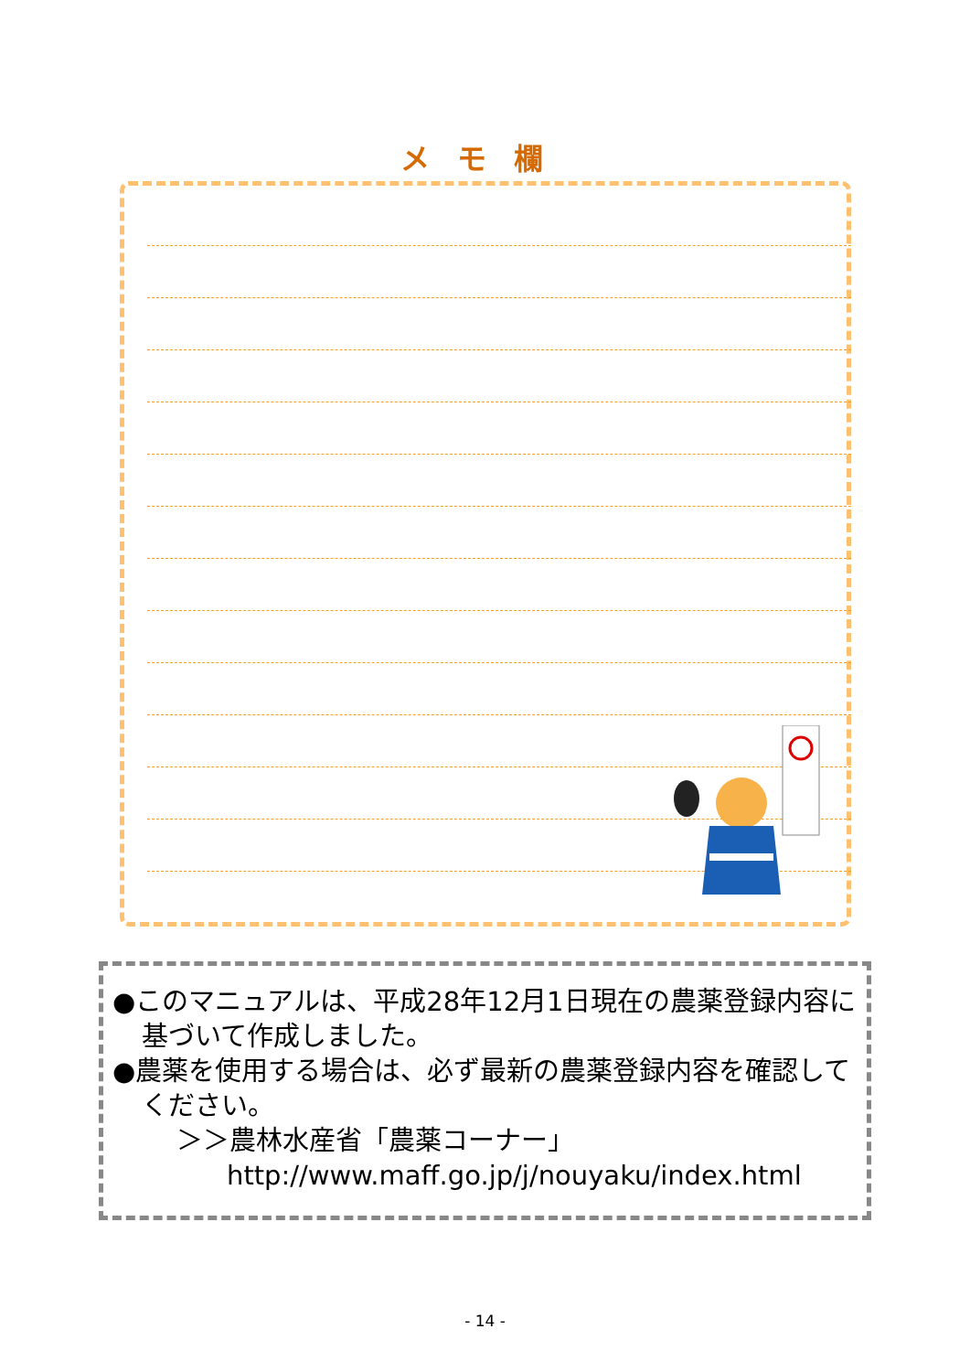メモ欄
●このマニュアルは、平成28年12月1日現在の農薬登録内容に基づいて作成しました。
●農薬を使用する場合は、必ず最新の農薬登録内容を確認してください。
＞＞農林水産省「農薬コーナー」
http://www.maff.go.jp/j/nouyaku/index.html
- 14 -